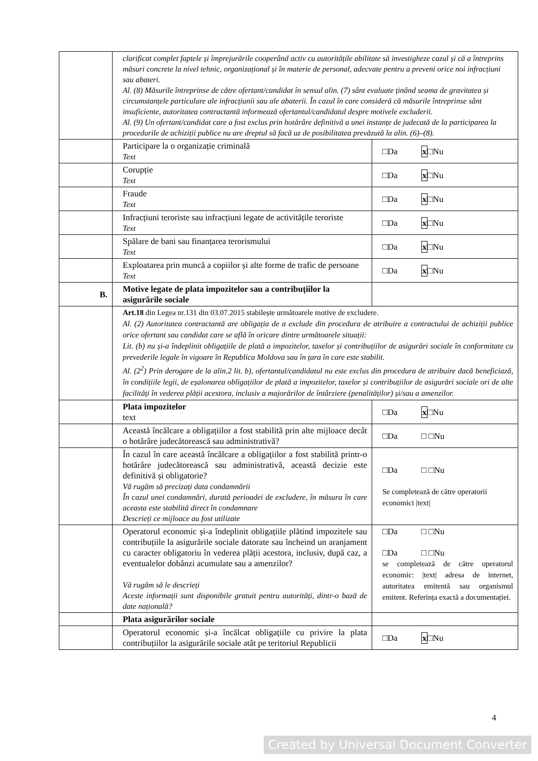| | clarificat complet faptele și împrejurările cooperând activ cu autoritățile abilitate să investigheze cazul și că a întreprins măsuri concrete la nivel tehnic, organizațional și în materie de personal, adecvate pentru a preveni orice noi infracțiuni sau abateri. Al. (8) Măsurile întreprinse de către ofertant/candidat în sensul alin. (7) sânt evaluate ținând seama de gravitatea și circumstanțele particulare ale infracțiunii sau ale abaterii. În cazul în care consideră că măsurile întreprinse sânt insuficiente, autoritatea contractantă informează ofertantul/candidatul despre motivele excluderii. Al. (9) Un ofertant/candidat care a fost exclus prin hotărâre definitivă a unei instanțe de judecată de la participarea la procedurile de achiziții publice nu are dreptul să facă uz de posibilitatea prevăzută la alin. (6)–(8). | |
| | Participare la o organizație criminală Text | □Da x □Nu |
| | Corupție Text | □Da x □Nu |
| | Fraude Text | □Da x □Nu |
| | Infracțiuni teroriste sau infracțiuni legate de activitățile teroriste Text | □Da x □Nu |
| | Spălare de bani sau finanțarea terorismului Text | □Da x □Nu |
| | Exploatarea prin muncă a copiilor și alte forme de trafic de persoane Text | □Da x □Nu |
| B. | Motive legate de plata impozitelor sau a contribuțiilor la asigurările sociale | |
| | Art.18 din Legea nr.131 din 03.07.2015 stabilește următoarele motive de excludere. Al. (2) Autoritatea contractantă are obligația de a exclude din procedura de atribuire a contractului de achiziții publice orice ofertant sau candidat care se află în oricare dintre următoarele situații: Lit. (b) nu și-a îndeplinit obligațiile de plată a impozitelor, taxelor și contribuțiilor de asigurări sociale în conformitate cu prevederile legale în vigoare în Republica Moldova sau în țara în care este stabilit. Al. (2<sup>2</sup>) Prin derogare de la alin.2 lit. b), ofertantul/candidatul nu este exclus din procedura de atribuire dacă beneficiază, în condițiile legii, de eșalonarea obligațiilor de plată a impozitelor, taxelor și contribuțiilor de asigurări sociale ori de alte facilități în vederea plății acestora, inclusiv a majorărilor de întârziere (penalităților) și/sau a amenzilor. | |
| | Plata impozitelor text | □Da x □Nu |
| | Această încălcare a obligațiilor a fost stabilită prin alte mijloace decât o hotărâre judecătorească sau administrativă? | □Da □ □Nu |
| | În cazul în care această încălcare a obligațiilor a fost stabilită printr-o hotărâre judecătorească sau administrativă, această decizie este definitivă și obligatorie? Vă rugăm să precizați data condamnării În cazul unei condamnări, durată perioadei de excludere, în măsura în care aceasta este stabilită direct în condamnare Descrieți ce mijloace au fost utilizate | □Da □ □Nu Se completează de către operatorii economici /text/ |
| | Operatorul economic și-a îndeplinit obligațiile plătind impozitele sau contribuțiile la asigurările sociale datorate sau încheind un aranjament cu caracter obligatoriu în vederea plății acestora, inclusiv, după caz, a eventualelor dobânzi acumulate sau a amenzilor? Vă rugăm să le descrieți Aceste informații sunt disponibile gratuit pentru autorități, dintr-o bază de date națională? | □Da □ □Nu □Da □ □Nu se completează de către operatorul economic: /text/ adresa de internet, autoritatea emitentă sau organismul emitent. Referința exactă a documentației. |
| | Plata asigurărilor sociale | |
| | Operatorul economic și-a încălcat obligațiile cu privire la plata contribuțiilor la asigurările sociale atât pe teritoriul Republicii | □Da x □Nu |
4
Created by Universal Document Converter